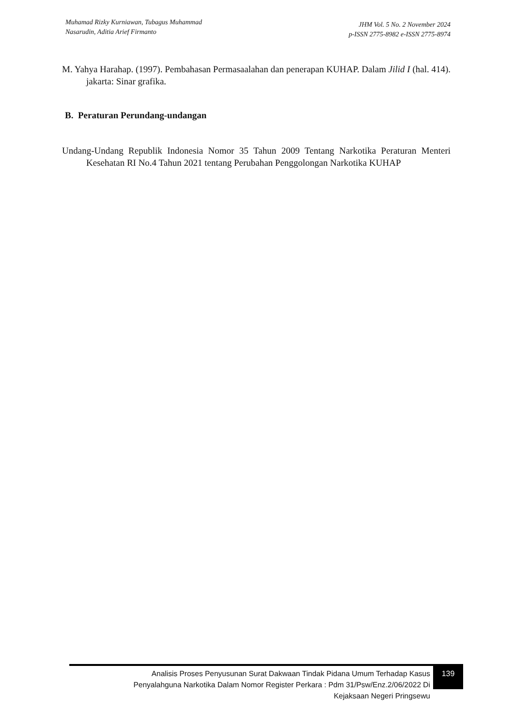Muhamad Rizky Kurniawan, Tubagus Muhammad
Nasarudin, Aditia Arief Firmanto
JHM Vol. 5 No. 2 November 2024
p-ISSN 2775-8982 e-ISSN 2775-8974
M. Yahya Harahap. (1997). Pembahasan Permasaalahan dan penerapan KUHAP. Dalam Jilid I (hal. 414). jakarta: Sinar grafika.
B. Peraturan Perundang-undangan
Undang-Undang Republik Indonesia Nomor 35 Tahun 2009 Tentang Narkotika Peraturan Menteri Kesehatan RI No.4 Tahun 2021 tentang Perubahan Penggolongan Narkotika KUHAP
Analisis Proses Penyusunan Surat Dakwaan Tindak Pidana Umum Terhadap Kasus
Penyalahguna Narkotika Dalam Nomor Register Perkara : Pdm 31/Psw/Enz.2/06/2022 Di
Kejaksaan Negeri Pringsewu
139